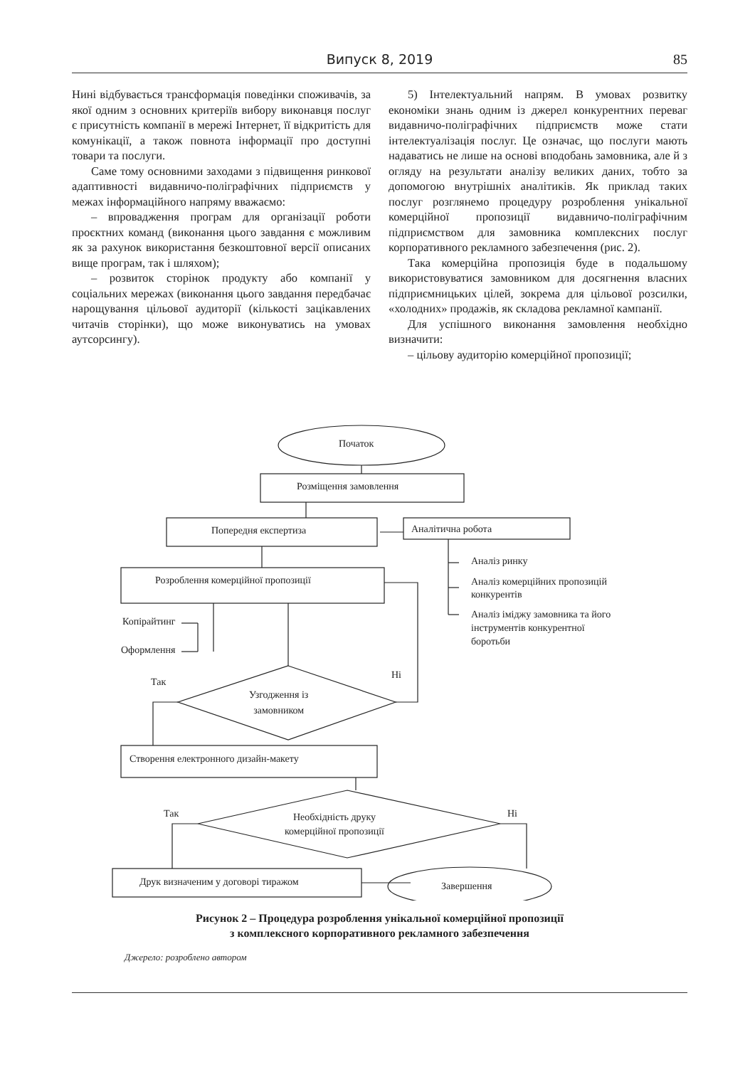Випуск 8, 2019 85
Нині відбувається трансформація поведінки споживачів, за якої одним з основних критеріїв вибору виконавця послуг є присутність компанії в мережі Інтернет, її відкритість для комунікації, а також повнота інформації про доступні товари та послуги.
Саме тому основними заходами з підвищення ринкової адаптивності видавничо-поліграфічних підприємств у межах інформаційного напряму вважаємо:
– впровадження програм для організації роботи проєктних команд (виконання цього завдання є можливим як за рахунок використання безкоштовної версії описаних вище програм, так і шляхом);
– розвиток сторінок продукту або компанії у соціальних мережах (виконання цього завдання передбачає нарощування цільової аудиторії (кількості зацікавлених читачів сторінки), що може виконуватись на умовах аутсорсингу).
5) Інтелектуальний напрям. В умовах розвитку економіки знань одним із джерел конкурентних переваг видавничо-поліграфічних підприємств може стати інтелектуалізація послуг. Це означає, що послуги мають надаватись не лише на основі вподобань замовника, але й з огляду на результати аналізу великих даних, тобто за допомогою внутрішніх аналітиків. Як приклад таких послуг розглянемо процедуру розроблення унікальної комерційної пропозиції видавничо-поліграфічним підприємством для замовника комплексних послуг корпоративного рекламного забезпечення (рис. 2).
Така комерційна пропозиція буде в подальшому використовуватися замовником для досягнення власних підприємницьких цілей, зокрема для цільової розсилки, «холодних» продажів, як складова рекламної кампанії.
Для успішного виконання замовлення необхідно визначити:
– цільову аудиторію комерційної пропозиції;
Початок
Розміщення замовлення
Попередня експертиза Аналітична робота
Аналіз ринку
Аналіз комерційних пропозицій
конкурентів
Аналіз іміджу замовника та його
інструментів конкурентної
боротьби
Розроблення комерційної пропозиції
Копірайтинг
Оформлення
Так
Ні
Узгодження із
замовником
Створення електронного дизайн-макету
Так Ні
Необхідність друку
комерційної пропозиції
Друк визначеним у договорі тиражом Завершення
Рисунок 2 – Процедура розроблення унікальної комерційної пропозиції
з комплексного корпоративного рекламного забезпечення
Джерело: розроблено автором